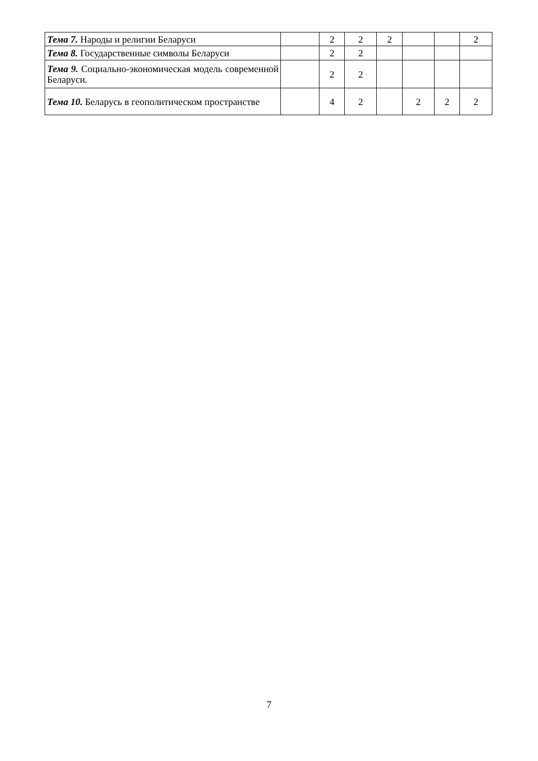| Тема 7. Народы и религии Беларуси | | 2 | 2 | 2 | | | 2 |
| Тема 8. Государственные символы Беларуси | | 2 | 2 | | | | |
| Тема 9. Социально-экономическая модель современной Беларуси. | | 2 | 2 | | | | |
| Тема 10. Беларусь в геополитическом пространстве | | 4 | 2 | | 2 | 2 | 2 |
7